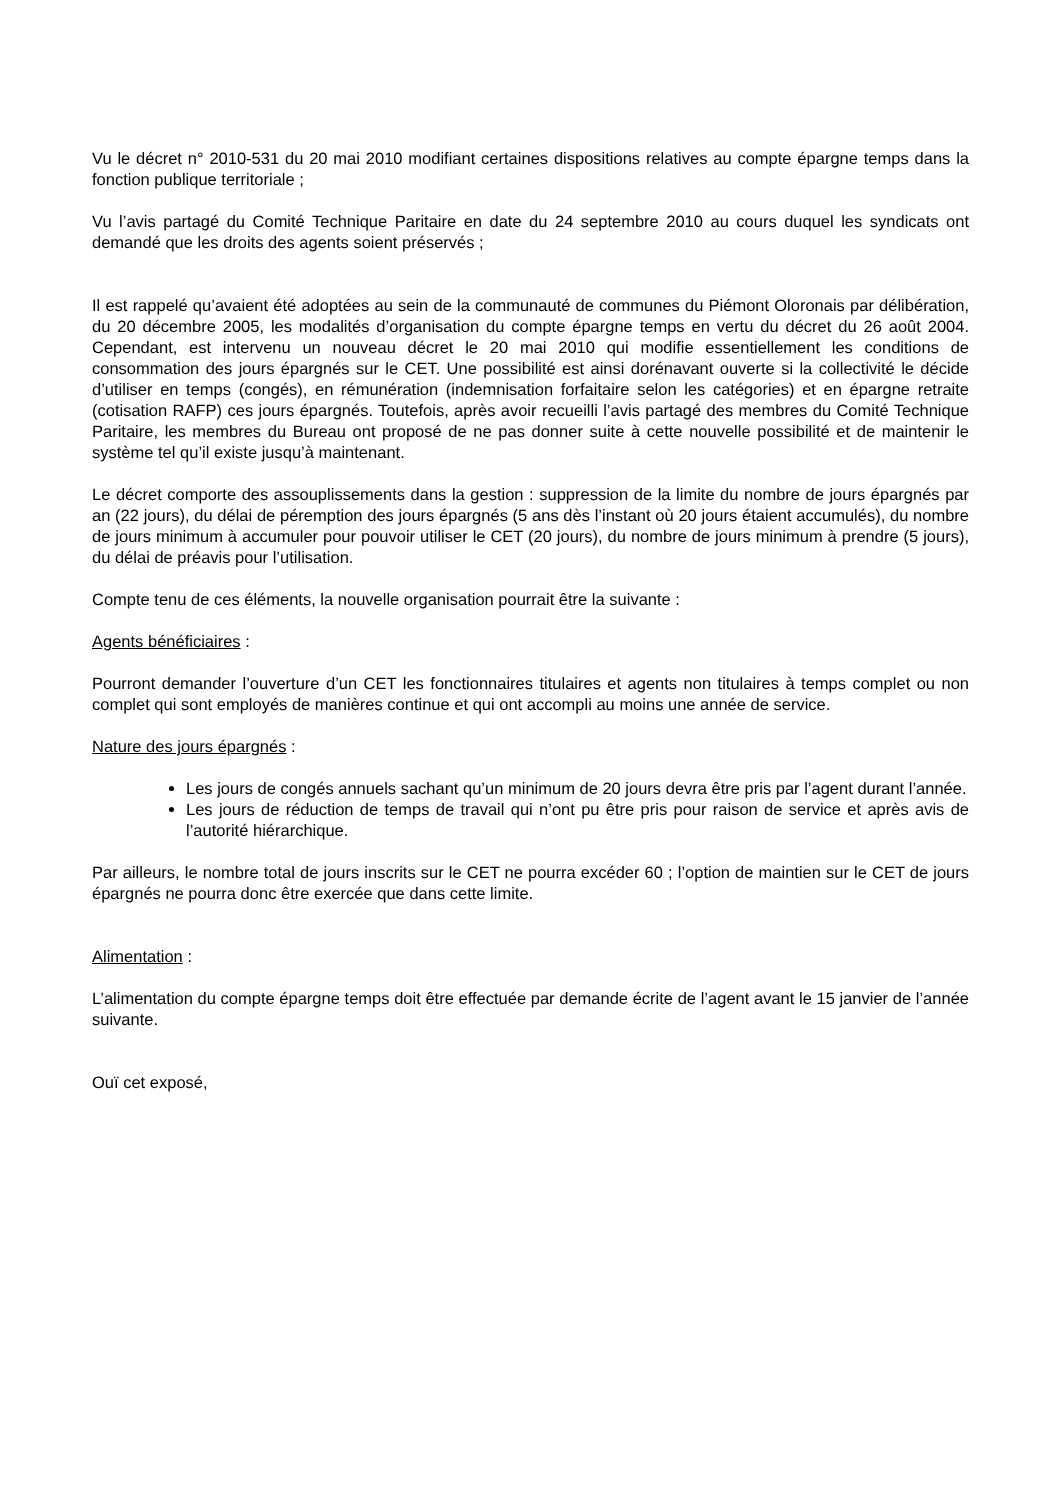Vu le décret n° 2010-531 du 20 mai 2010 modifiant certaines dispositions relatives au compte épargne temps dans la fonction publique territoriale ;
Vu l’avis partagé du Comité Technique Paritaire en date du 24 septembre 2010 au cours duquel les syndicats ont demandé que les droits des agents soient préservés ;
Il est rappelé qu’avaient été adoptées au sein de la communauté de communes du Piémont Oloronais par délibération, du 20 décembre 2005, les modalités d’organisation du compte épargne temps en vertu du décret du 26 août 2004. Cependant, est intervenu un nouveau décret le 20 mai 2010 qui modifie essentiellement les conditions de consommation des jours épargnés sur le CET. Une possibilité est ainsi dorénavant ouverte si la collectivité le décide d’utiliser en temps (congés), en rémunération (indemnisation forfaitaire selon les catégories) et en épargne retraite (cotisation RAFP) ces jours épargnés. Toutefois, après avoir recueilli l’avis partagé des membres du Comité Technique Paritaire, les membres du Bureau ont proposé de ne pas donner suite à cette nouvelle possibilité et de maintenir le système tel qu’il existe jusqu’à maintenant.
Le décret comporte des assouplissements dans la gestion : suppression de la limite du nombre de jours épargnés par an (22 jours), du délai de péremption des jours épargnés (5 ans dès l’instant où 20 jours étaient accumulés), du nombre de jours minimum à accumuler pour pouvoir utiliser le CET (20 jours), du nombre de jours minimum à prendre (5 jours), du délai de préavis pour l’utilisation.
Compte tenu de ces éléments, la nouvelle organisation pourrait être la suivante :
Agents bénéficiaires :
Pourront demander l’ouverture d’un CET les fonctionnaires titulaires et agents non titulaires à temps complet ou non complet qui sont employés de manières continue et qui ont accompli au moins une année de service.
Nature des jours épargnés :
Les jours de congés annuels sachant qu’un minimum de 20 jours devra être pris par l’agent durant l’année.
Les jours de réduction de temps de travail qui n’ont pu être pris pour raison de service et après avis de l’autorité hiérarchique.
Par ailleurs, le nombre total de jours inscrits sur le CET ne pourra excéder 60 ; l’option de maintien sur le CET de jours épargnés ne pourra donc être exercée que dans cette limite.
Alimentation :
L’alimentation du compte épargne temps doit être effectuée par demande écrite de l’agent avant le 15 janvier de l’année suivante.
Ouï cet exposé,